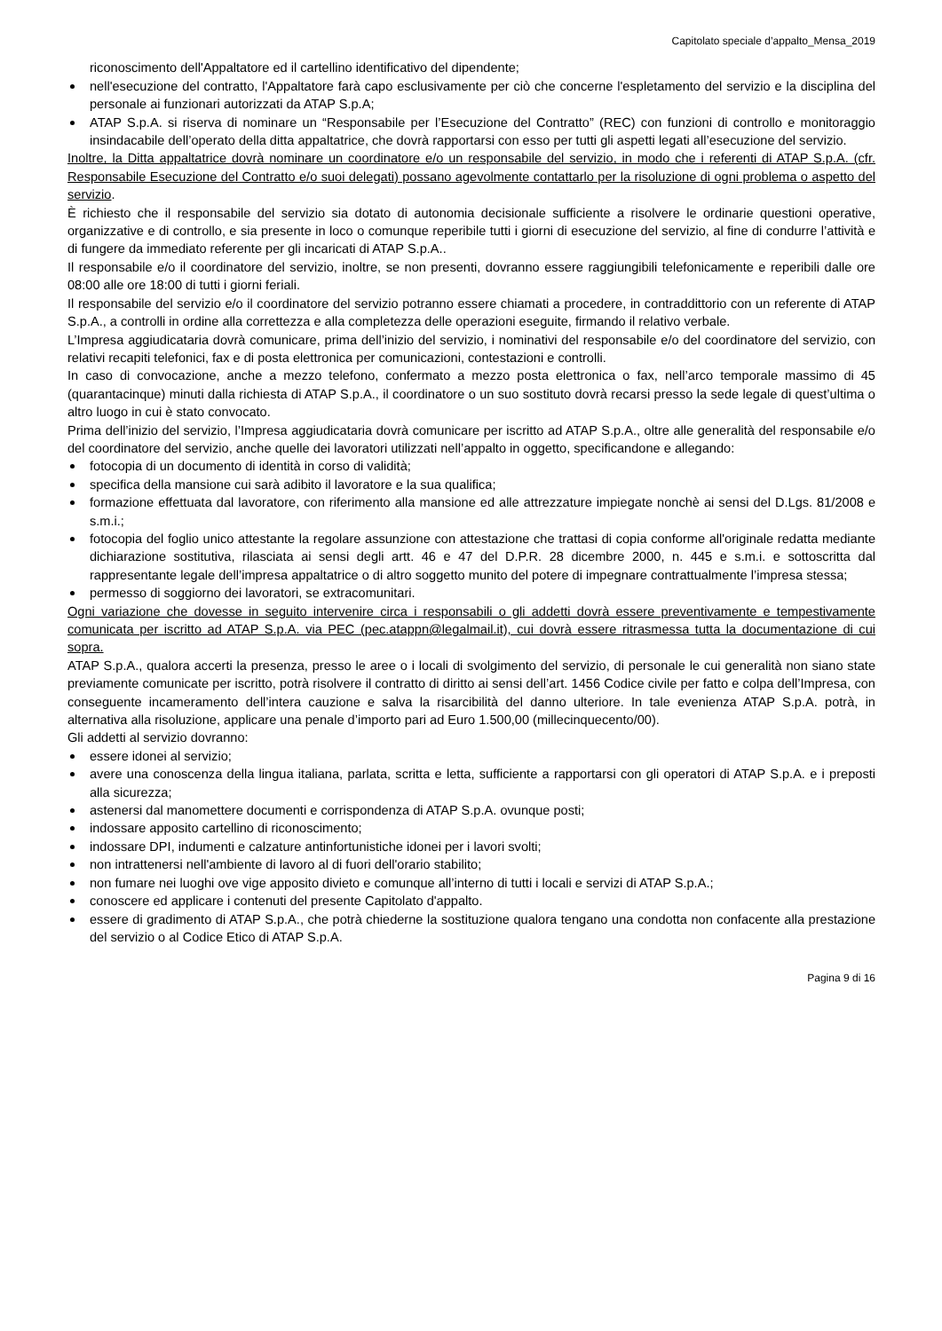Capitolato speciale d’appalto_Mensa_2019
riconoscimento dell'Appaltatore ed il cartellino identificativo del dipendente;
nell'esecuzione del contratto, l'Appaltatore farà capo esclusivamente per ciò che concerne l'espletamento del servizio e la disciplina del personale ai funzionari autorizzati da ATAP S.p.A;
ATAP S.p.A. si riserva di nominare un “Responsabile per l’Esecuzione del Contratto” (REC) con funzioni di controllo e monitoraggio insindacabile dell’operato della ditta appaltatrice, che dovrà rapportarsi con esso per tutti gli aspetti legati all’esecuzione del servizio.
Inoltre, la Ditta appaltatrice dovrà nominare un coordinatore e/o un responsabile del servizio, in modo che i referenti di ATAP S.p.A. (cfr. Responsabile Esecuzione del Contratto e/o suoi delegati) possano agevolmente contattarlo per la risoluzione di ogni problema o aspetto del servizio.
È richiesto che il responsabile del servizio sia dotato di autonomia decisionale sufficiente a risolvere le ordinarie questioni operative, organizzative e di controllo, e sia presente in loco o comunque reperibile tutti i giorni di esecuzione del servizio, al fine di condurre l’attività e di fungere da immediato referente per gli incaricati di ATAP S.p.A..
Il responsabile e/o il coordinatore del servizio, inoltre, se non presenti, dovranno essere raggiungibili telefonicamente e reperibili dalle ore 08:00 alle ore 18:00 di tutti i giorni feriali.
Il responsabile del servizio e/o il coordinatore del servizio potranno essere chiamati a procedere, in contraddittorio con un referente di ATAP S.p.A., a controlli in ordine alla correttezza e alla completezza delle operazioni eseguite, firmando il relativo verbale.
L’Impresa aggiudicataria dovrà comunicare, prima dell’inizio del servizio, i nominativi del responsabile e/o del coordinatore del servizio, con relativi recapiti telefonici, fax e di posta elettronica per comunicazioni, contestazioni e controlli.
In caso di convocazione, anche a mezzo telefono, confermato a mezzo posta elettronica o fax, nell’arco temporale massimo di 45 (quarantacinque) minuti dalla richiesta di ATAP S.p.A., il coordinatore o un suo sostituto dovrà recarsi presso la sede legale di quest’ultima o altro luogo in cui è stato convocato.
Prima dell’inizio del servizio, l’Impresa aggiudicataria dovrà comunicare per iscritto ad ATAP S.p.A., oltre alle generalità del responsabile e/o del coordinatore del servizio, anche quelle dei lavoratori utilizzati nell’appalto in oggetto, specificandone e allegando:
fotocopia di un documento di identità in corso di validità;
specifica della mansione cui sarà adibito il lavoratore e la sua qualifica;
formazione effettuata dal lavoratore, con riferimento alla mansione ed alle attrezzature impiegate nonchè ai sensi del D.Lgs. 81/2008 e s.m.i.;
fotocopia del foglio unico attestante la regolare assunzione con attestazione che trattasi di copia conforme all'originale redatta mediante dichiarazione sostitutiva, rilasciata ai sensi degli artt. 46 e 47 del D.P.R. 28 dicembre 2000, n. 445 e s.m.i. e sottoscritta dal rappresentante legale dell’impresa appaltatrice o di altro soggetto munito del potere di impegnare contrattualmente l’impresa stessa;
permesso di soggiorno dei lavoratori, se extracomunitari.
Ogni variazione che dovesse in seguito intervenire circa i responsabili o gli addetti dovrà essere preventivamente e tempestivamente comunicata per iscritto ad ATAP S.p.A. via PEC (pec.atappn@legalmail.it), cui dovrà essere ritrasmessa tutta la documentazione di cui sopra.
ATAP S.p.A., qualora accerti la presenza, presso le aree o i locali di svolgimento del servizio, di personale le cui generalità non siano state previamente comunicate per iscritto, potrà risolvere il contratto di diritto ai sensi dell’art. 1456 Codice civile per fatto e colpa dell’Impresa, con conseguente incameramento dell’intera cauzione e salva la risarcibilità del danno ulteriore. In tale evenienza ATAP S.p.A. potrà, in alternativa alla risoluzione, applicare una penale d’importo pari ad Euro 1.500,00 (millecinquecento/00).
Gli addetti al servizio dovranno:
essere idonei al servizio;
avere una conoscenza della lingua italiana, parlata, scritta e letta, sufficiente a rapportarsi con gli operatori di ATAP S.p.A. e i preposti alla sicurezza;
astenersi dal manomettere documenti e corrispondenza di ATAP S.p.A. ovunque posti;
indossare apposito cartellino di riconoscimento;
indossare DPI, indumenti e calzature antinfortunistiche idonei per i lavori svolti;
non intrattenersi nell'ambiente di lavoro al di fuori dell'orario stabilito;
non fumare nei luoghi ove vige apposito divieto e comunque all’interno di tutti i locali e servizi di ATAP S.p.A.;
conoscere ed applicare i contenuti del presente Capitolato d'appalto.
essere di gradimento di ATAP S.p.A., che potrà chiederne la sostituzione qualora tengano una condotta non confacente alla prestazione del servizio o al Codice Etico di ATAP S.p.A.
Pagina 9 di 16